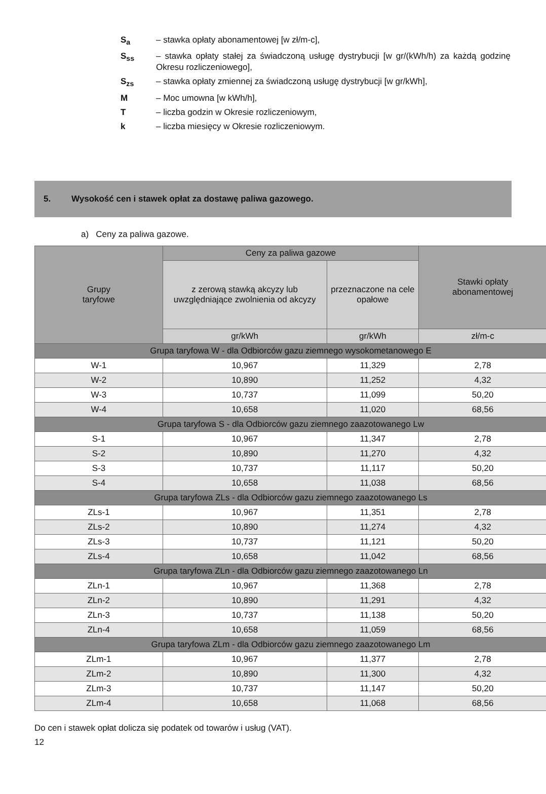S<sub>a</sub> – stawka opłaty abonamentowej [w zł/m-c],
S<sub>ss</sub> – stawka opłaty stałej za świadczoną usługę dystrybucji [w gr/(kWh/h) za każdą godzinę Okresu rozliczeniowego],
S<sub>zs</sub> – stawka opłaty zmiennej za świadczoną usługę dystrybucji [w gr/kWh],
M – Moc umowna [w kWh/h],
T – liczba godzin w Okresie rozliczeniowym,
k – liczba miesięcy w Okresie rozliczeniowym.
5. Wysokość cen i stawek opłat za dostawę paliwa gazowego.
a) Ceny za paliwa gazowe.
| Grupy taryfowe | Ceny za paliwa gazowe | | Stawki opłaty abonamentowej |
| --- | --- | --- | --- |
| | z zerową stawką akcyzy lub uwzględniające zwolnienia od akcyzy | przeznaczone na cele opałowe | |
| | gr/kWh | gr/kWh | zł/m-c |
| Grupa taryfowa W - dla Odbiorców gazu ziemnego wysokometanowego E | | | |
| W-1 | 10,967 | 11,329 | 2,78 |
| W-2 | 10,890 | 11,252 | 4,32 |
| W-3 | 10,737 | 11,099 | 50,20 |
| W-4 | 10,658 | 11,020 | 68,56 |
| Grupa taryfowa S - dla Odbiorców gazu ziemnego zaazotowanego Lw | | | |
| S-1 | 10,967 | 11,347 | 2,78 |
| S-2 | 10,890 | 11,270 | 4,32 |
| S-3 | 10,737 | 11,117 | 50,20 |
| S-4 | 10,658 | 11,038 | 68,56 |
| Grupa taryfowa ZLs - dla Odbiorców gazu ziemnego zaazotowanego Ls | | | |
| ZLs-1 | 10,967 | 11,351 | 2,78 |
| ZLs-2 | 10,890 | 11,274 | 4,32 |
| ZLs-3 | 10,737 | 11,121 | 50,20 |
| ZLs-4 | 10,658 | 11,042 | 68,56 |
| Grupa taryfowa ZLn - dla Odbiorców gazu ziemnego zaazotowanego Ln | | | |
| ZLn-1 | 10,967 | 11,368 | 2,78 |
| ZLn-2 | 10,890 | 11,291 | 4,32 |
| ZLn-3 | 10,737 | 11,138 | 50,20 |
| ZLn-4 | 10,658 | 11,059 | 68,56 |
| Grupa taryfowa ZLm - dla Odbiorców gazu ziemnego zaazotowanego Lm | | | |
| ZLm-1 | 10,967 | 11,377 | 2,78 |
| ZLm-2 | 10,890 | 11,300 | 4,32 |
| ZLm-3 | 10,737 | 11,147 | 50,20 |
| ZLm-4 | 10,658 | 11,068 | 68,56 |
Do cen i stawek opłat dolicza się podatek od towarów i usług (VAT).
12